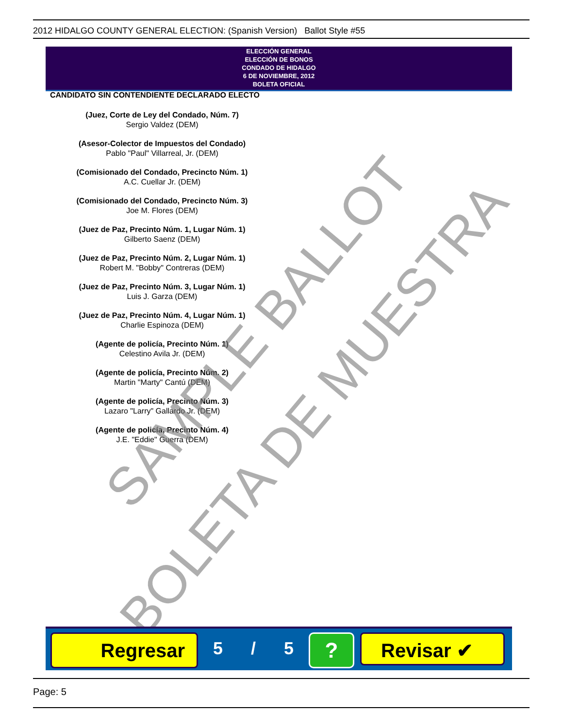2012 HIDALGO COUNTY GENERAL ELECTION: (Spanish Version) Ballot Style #55
ELECCIÓN GENERAL
ELECCIÓN DE BONOS
CONDADO DE HIDALGO
6 DE NOVIEMBRE, 2012
BOLETA OFICIAL
CANDIDATO SIN CONTENDIENTE DECLARADO ELECTO
(Juez, Corte de Ley del Condado, Núm. 7)
Sergio Valdez (DEM)
(Asesor-Colector de Impuestos del Condado)
Pablo "Paul" Villarreal, Jr. (DEM)
(Comisionado del Condado, Precincto Núm. 1)
A.C. Cuellar Jr. (DEM)
(Comisionado del Condado, Precincto Núm. 3)
Joe M. Flores (DEM)
(Juez de Paz, Precinto Núm. 1, Lugar Núm. 1)
Gilberto Saenz (DEM)
(Juez de Paz, Precinto Núm. 2, Lugar Núm. 1)
Robert M. "Bobby" Contreras (DEM)
(Juez de Paz, Precinto Núm. 3, Lugar Núm. 1)
Luis J. Garza (DEM)
(Juez de Paz, Precinto Núm. 4, Lugar Núm. 1)
Charlie Espinoza (DEM)
(Agente de policía, Precinto Núm. 1)
Celestino Avila Jr. (DEM)
(Agente de policía, Precinto Núm. 2)
Martin "Marty" Cantú (DEM)
(Agente de policía, Precinto Núm. 3)
Lazaro "Larry" Gallardo Jr. (DEM)
(Agente de policía, Precinto Núm. 4)
J.E. "Eddie" Guerra (DEM)
SAMPLE BALLOT
BOLETA DE MUESTRA
Regresar 5 / 5 ? Revisar ✔
Page: 5